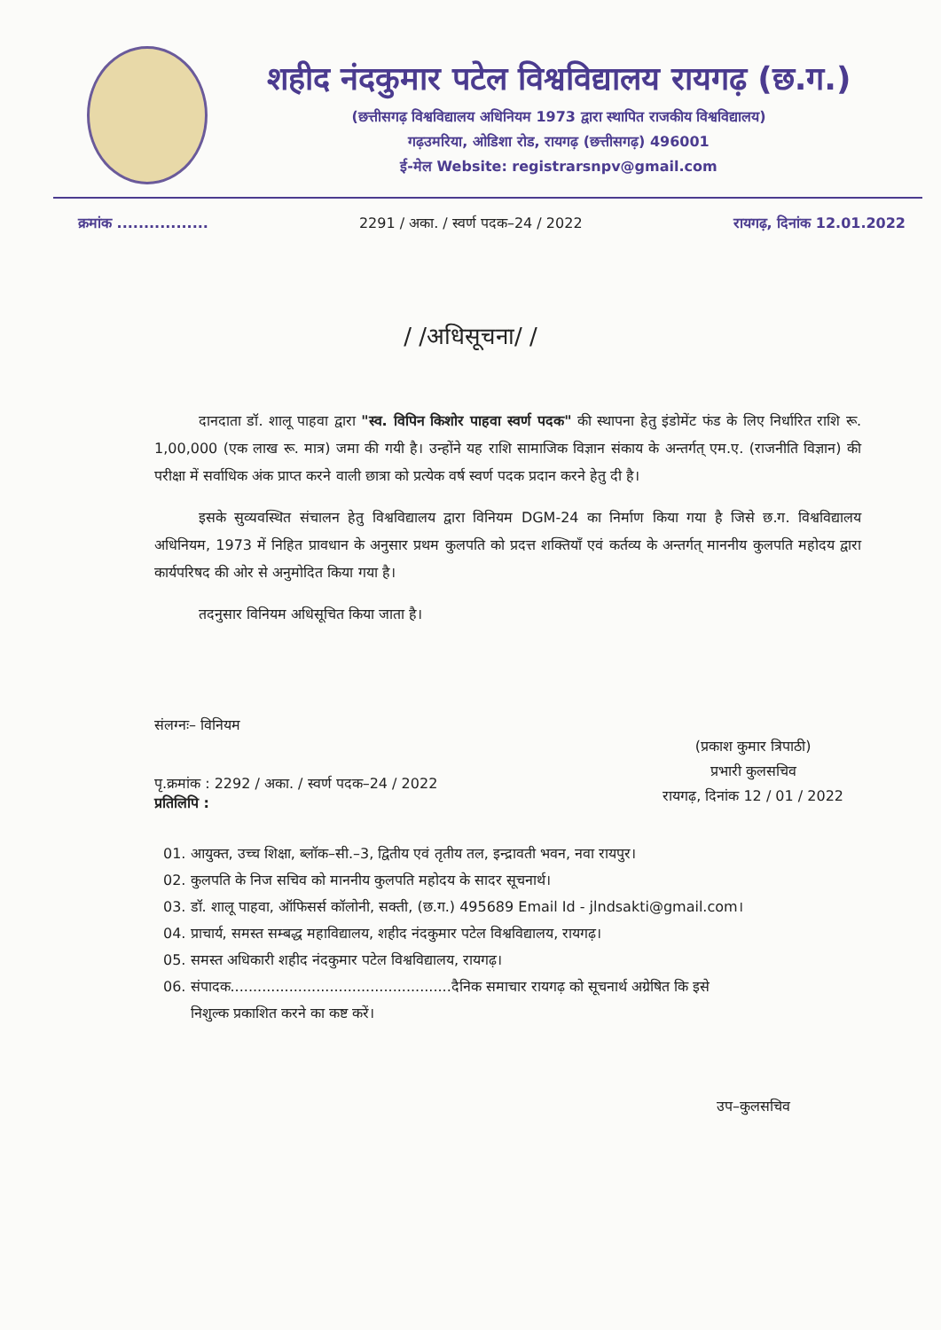शहीद नंदकुमार पटेल विश्वविद्यालय रायगढ़ (छ.ग.)
(छत्तीसगढ़ विश्वविद्यालय अधिनियम 1973 द्वारा स्थापित राजकीय विश्वविद्यालय)
गढ़उमरिया, ओडिशा रोड, रायगढ़ (छत्तीसगढ़) 496001
ई-मेल Website: registrarsnpv@gmail.com
क्रमांक ................. 2291 / अका. / स्वर्ण पदक–24 / 2022 रायगढ़, दिनांक 12.01.2022
/ /अधिसूचना/ /
दानदाता डॉ. शालू पाहवा द्वारा "स्व. विपिन किशोर पाहवा स्वर्ण पदक" की स्थापना हेतु इंडोमेंट फंड के लिए निर्धारित राशि रू. 1,00,000 (एक लाख रू. मात्र) जमा की गयी है। उन्होंने यह राशि सामाजिक विज्ञान संकाय के अन्तर्गत् एम.ए. (राजनीति विज्ञान) की परीक्षा में सर्वाधिक अंक प्राप्त करने वाली छात्रा को प्रत्येक वर्ष स्वर्ण पदक प्रदान करने हेतु दी है।
इसके सुव्यवस्थित संचालन हेतु विश्वविद्यालय द्वारा विनियम DGM-24 का निर्माण किया गया है जिसे छ.ग. विश्वविद्यालय अधिनियम, 1973 में निहित प्रावधान के अनुसार प्रथम कुलपति को प्रदत्त शक्तियाँ एवं कर्तव्य के अन्तर्गत् माननीय कुलपति महोदय द्वारा कार्यपरिषद की ओर से अनुमोदित किया गया है।
तदनुसार विनियम अधिसूचित किया जाता है।
संलग्नः– विनियम
पृ.क्रमांक : 2292 / अका. / स्वर्ण पदक–24 / 2022
प्रतिलिपि :
(प्रकाश कुमार त्रिपाठी)
प्रभारी कुलसचिव
रायगढ़, दिनांक 12 / 01 / 2022
01. आयुक्त, उच्च शिक्षा, ब्लॉक–सी.–3, द्वितीय एवं तृतीय तल, इन्द्रावती भवन, नवा रायपुर।
02. कुलपति के निज सचिव को माननीय कुलपति महोदय के सादर सूचनार्थ।
03. डॉ. शालू पाहवा, ऑफिसर्स कॉलोनी, सक्ती, (छ.ग.) 495689 Email Id - jlndsakti@gmail.com।
04. प्राचार्य, समस्त सम्बद्ध महाविद्यालय, शहीद नंदकुमार पटेल विश्वविद्यालय, रायगढ़।
05. समस्त अधिकारी शहीद नंदकुमार पटेल विश्वविद्यालय, रायगढ़।
06. संपादक.................................................दैनिक समाचार रायगढ़ को सूचनार्थ अग्रेषित कि इसे
निशुल्क प्रकाशित करने का कष्ट करें।
उप–कुलसचिव